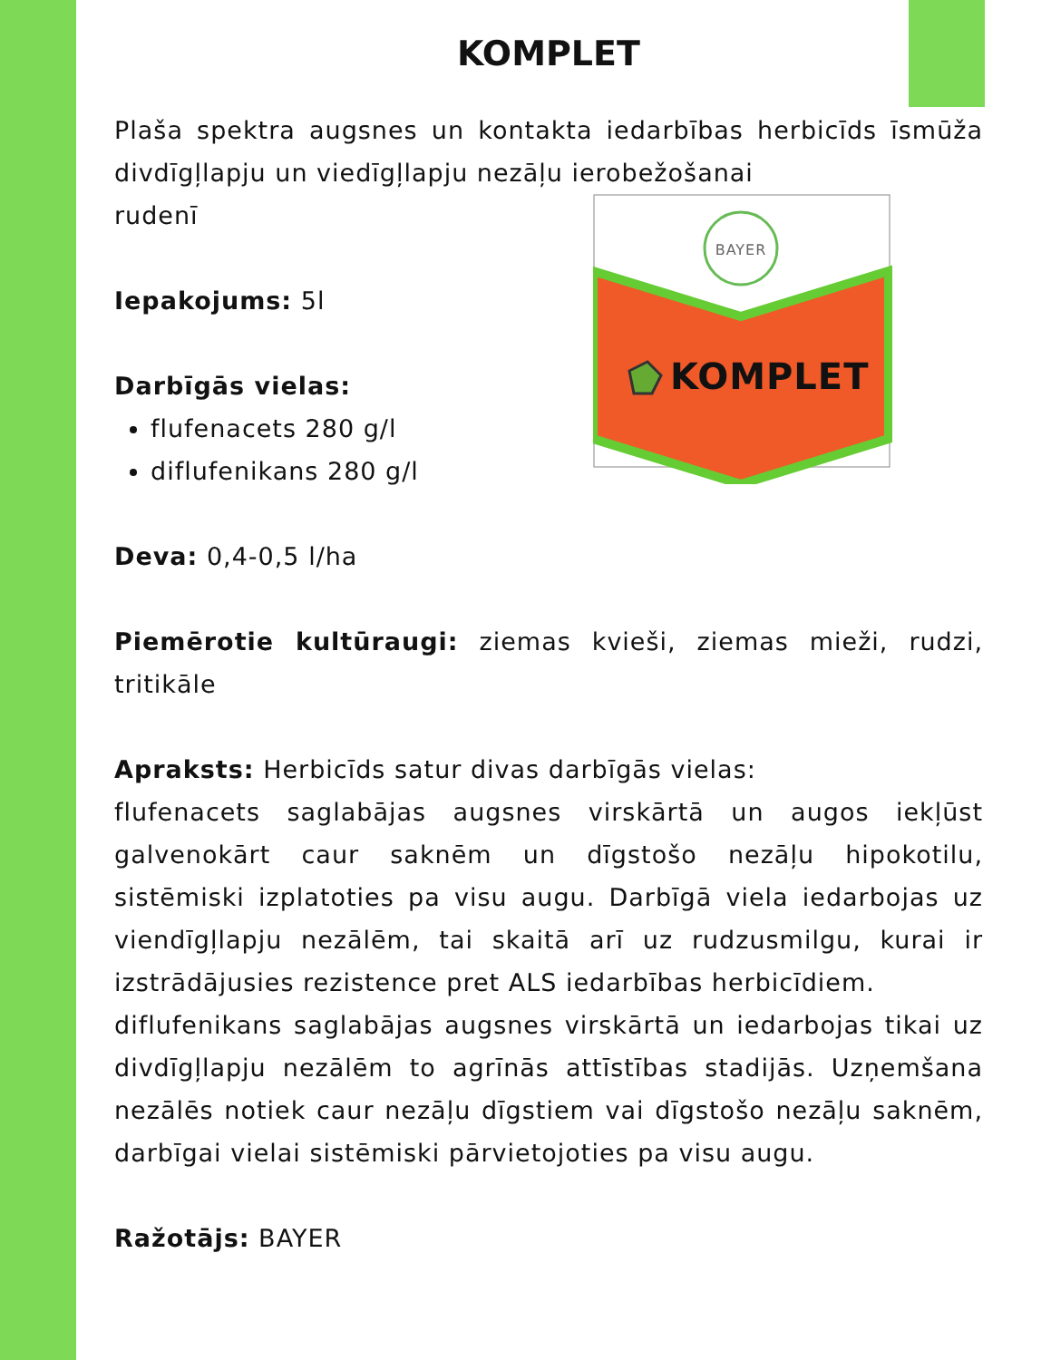KOMPLET
Plaša spektra augsnes un kontakta iedarbības herbicīds īsmūža divdīgļlapju un viedīgļlapju nezāļu ierobežošanai
BAYER
KOMPLET
rudenī
Iepakojums: 5l
Darbīgās vielas:
flufenacets 280 g/l
diflufenikans 280 g/l
Deva: 0,4-0,5 l/ha
Piemērotie kultūraugi: ziemas kvieši, ziemas mieži, rudzi, tritikāle
Apraksts: Herbicīds satur divas darbīgās vielas:
flufenacets saglabājas augsnes virskārtā un augos iekļūst galvenokārt caur saknēm un dīgstošo nezāļu hipokotilu, sistēmiski izplatoties pa visu augu. Darbīgā viela iedarbojas uz viendīgļlapju nezālēm, tai skaitā arī uz rudzusmilgu, kurai ir izstrādājusies rezistence pret ALS iedarbības herbicīdiem.
diflufenikans saglabājas augsnes virskārtā un iedarbojas tikai uz divdīgļlapju nezālēm to agrīnās attīstības stadijās. Uzņemšana nezālēs notiek caur nezāļu dīgstiem vai dīgstošo nezāļu saknēm, darbīgai vielai sistēmiski pārvietojoties pa visu augu.
Ražotājs: BAYER